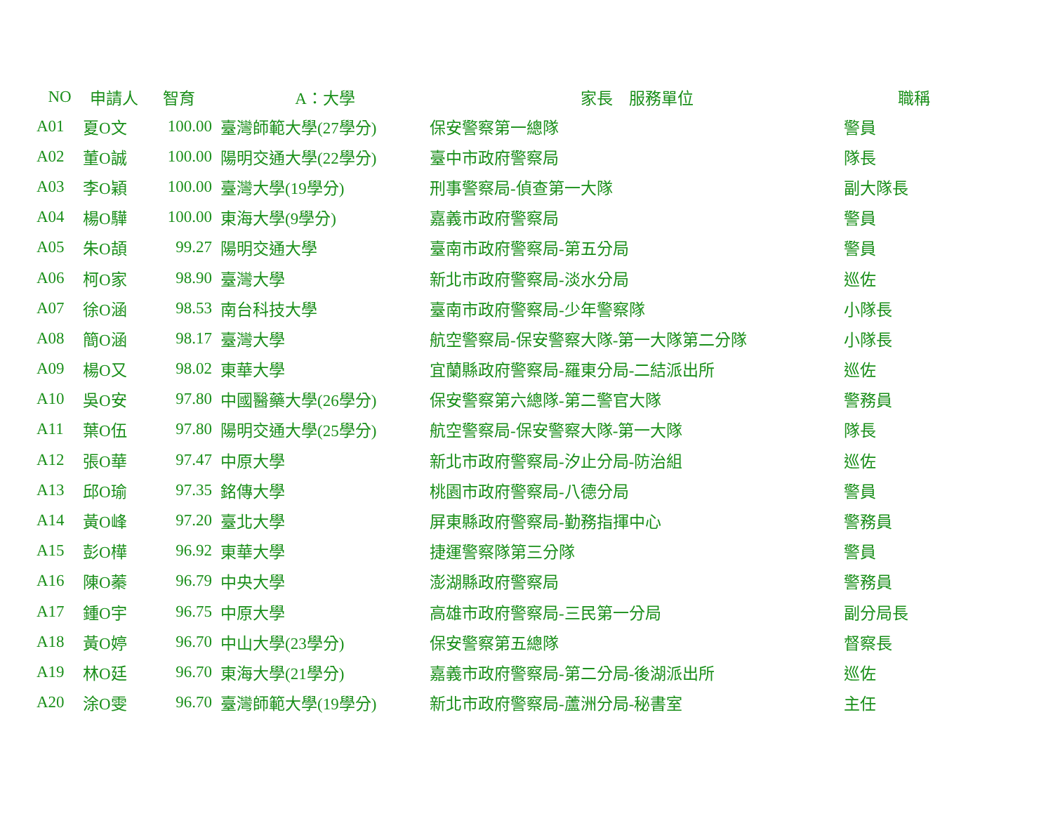| NO | 申請人 | 智育 | A：大學 | 家長 服務單位 | 職稱 |
| --- | --- | --- | --- | --- | --- |
| A01 | 夏O文 | 100.00 | 臺灣師範大學(27學分) | 保安警察第一總隊 | 警員 |
| A02 | 董O誠 | 100.00 | 陽明交通大學(22學分) | 臺中市政府警察局 | 隊長 |
| A03 | 李O穎 | 100.00 | 臺灣大學(19學分) | 刑事警察局-偵查第一大隊 | 副大隊長 |
| A04 | 楊O驊 | 100.00 | 東海大學(9學分) | 嘉義市政府警察局 | 警員 |
| A05 | 朱O頡 | 99.27 | 陽明交通大學 | 臺南市政府警察局-第五分局 | 警員 |
| A06 | 柯O家 | 98.90 | 臺灣大學 | 新北市政府警察局-淡水分局 | 巡佐 |
| A07 | 徐O涵 | 98.53 | 南台科技大學 | 臺南市政府警察局-少年警察隊 | 小隊長 |
| A08 | 簡O涵 | 98.17 | 臺灣大學 | 航空警察局-保安警察大隊-第一大隊第二分隊 | 小隊長 |
| A09 | 楊O又 | 98.02 | 東華大學 | 宜蘭縣政府警察局-羅東分局-二結派出所 | 巡佐 |
| A10 | 吳O安 | 97.80 | 中國醫藥大學(26學分) | 保安警察第六總隊-第二警官大隊 | 警務員 |
| A11 | 葉O伍 | 97.80 | 陽明交通大學(25學分) | 航空警察局-保安警察大隊-第一大隊 | 隊長 |
| A12 | 張O華 | 97.47 | 中原大學 | 新北市政府警察局-汐止分局-防治組 | 巡佐 |
| A13 | 邱O瑜 | 97.35 | 銘傳大學 | 桃園市政府警察局-八德分局 | 警員 |
| A14 | 黃O峰 | 97.20 | 臺北大學 | 屏東縣政府警察局-勤務指揮中心 | 警務員 |
| A15 | 彭O樺 | 96.92 | 東華大學 | 捷運警察隊第三分隊 | 警員 |
| A16 | 陳O蓁 | 96.79 | 中央大學 | 澎湖縣政府警察局 | 警務員 |
| A17 | 鍾O宇 | 96.75 | 中原大學 | 高雄市政府警察局-三民第一分局 | 副分局長 |
| A18 | 黃O婷 | 96.70 | 中山大學(23學分) | 保安警察第五總隊 | 督察長 |
| A19 | 林O廷 | 96.70 | 東海大學(21學分) | 嘉義市政府警察局-第二分局-後湖派出所 | 巡佐 |
| A20 | 涂O雯 | 96.70 | 臺灣師範大學(19學分) | 新北市政府警察局-蘆洲分局-秘書室 | 主任 |